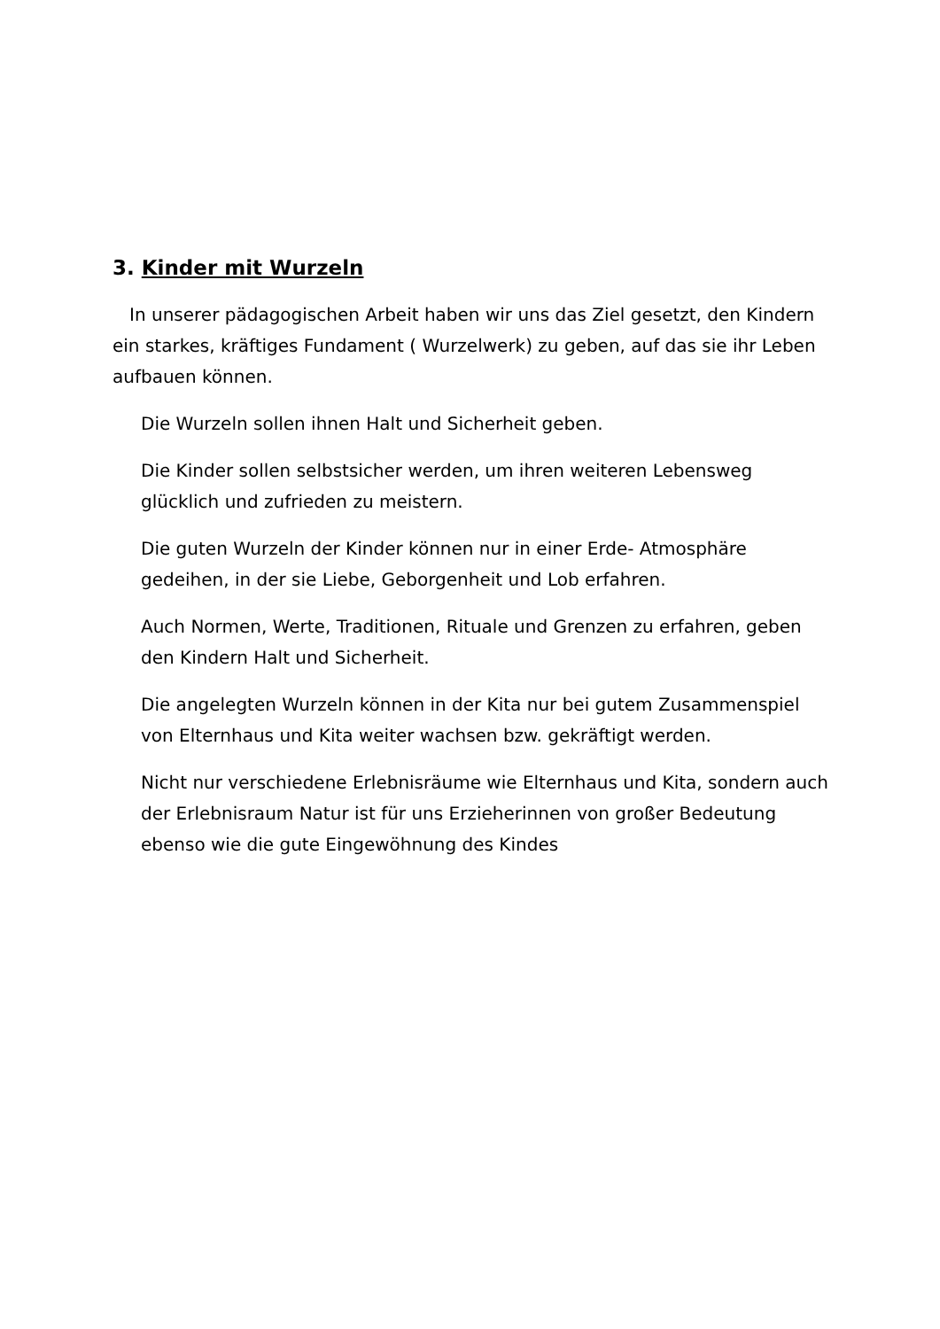3. Kinder mit Wurzeln
In unserer pädagogischen Arbeit haben wir uns das Ziel gesetzt, den Kindern ein starkes, kräftiges Fundament ( Wurzelwerk) zu geben, auf das sie ihr Leben aufbauen können.
Die Wurzeln sollen ihnen Halt und Sicherheit geben.
Die Kinder sollen selbstsicher werden, um ihren weiteren Lebensweg glücklich und zufrieden zu meistern.
Die guten Wurzeln der Kinder können nur in einer Erde- Atmosphäre gedeihen, in der sie Liebe, Geborgenheit und Lob erfahren.
Auch Normen, Werte, Traditionen, Rituale und Grenzen zu erfahren, geben den Kindern Halt und Sicherheit.
Die angelegten Wurzeln können in der Kita nur bei gutem Zusammenspiel von Elternhaus und Kita weiter wachsen bzw. gekräftigt werden.
Nicht nur verschiedene Erlebnisräume wie Elternhaus und Kita, sondern auch der Erlebnisraum Natur ist für uns Erzieherinnen von großer Bedeutung ebenso wie die gute Eingewöhnung des Kindes